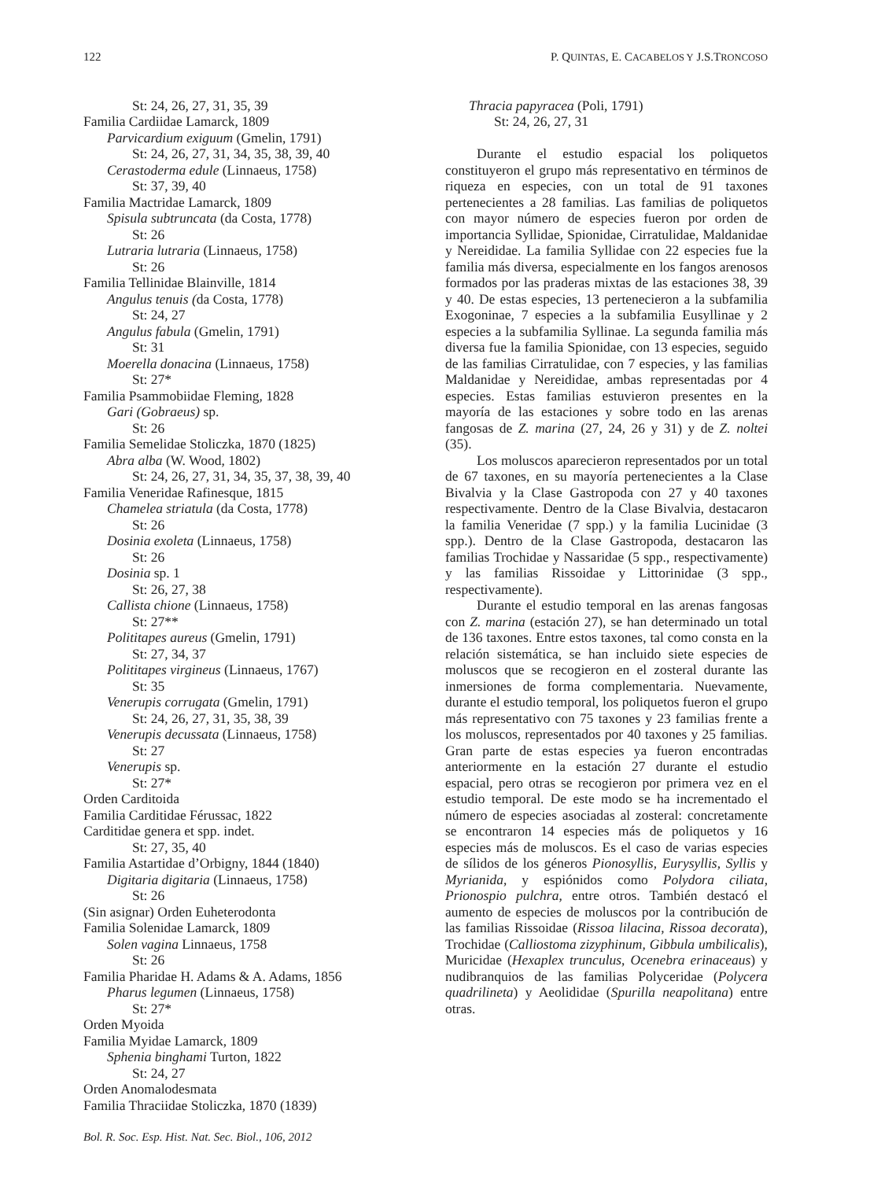122 P. QUINTAS, E. CACABELOS Y J.S.TRONCOSO
St: 24, 26, 27, 31, 35, 39
Familia Cardiidae Lamarck, 1809
Parvicardium exiguum (Gmelin, 1791)
St: 24, 26, 27, 31, 34, 35, 38, 39, 40
Cerastoderma edule (Linnaeus, 1758)
St: 37, 39, 40
Familia Mactridae Lamarck, 1809
Spisula subtruncata (da Costa, 1778)
St: 26
Lutraria lutraria (Linnaeus, 1758)
St: 26
Familia Tellinidae Blainville, 1814
Angulus tenuis (da Costa, 1778)
St: 24, 27
Angulus fabula (Gmelin, 1791)
St: 31
Moerella donacina (Linnaeus, 1758)
St: 27*
Familia Psammobiidae Fleming, 1828
Gari (Gobraeus) sp.
St: 26
Familia Semelidae Stoliczka, 1870 (1825)
Abra alba (W. Wood, 1802)
St: 24, 26, 27, 31, 34, 35, 37, 38, 39, 40
Familia Veneridae Rafinesque, 1815
Chamelea striatula (da Costa, 1778)
St: 26
Dosinia exoleta (Linnaeus, 1758)
St: 26
Dosinia sp. 1
St: 26, 27, 38
Callista chione (Linnaeus, 1758)
St: 27**
Polititapes aureus (Gmelin, 1791)
St: 27, 34, 37
Polititapes virgineus (Linnaeus, 1767)
St: 35
Venerupis corrugata (Gmelin, 1791)
St: 24, 26, 27, 31, 35, 38, 39
Venerupis decussata (Linnaeus, 1758)
St: 27
Venerupis sp.
St: 27*
Orden Carditoida
Familia Carditidae Férussac, 1822
Carditidae genera et spp. indet.
St: 27, 35, 40
Familia Astartidae d’Orbigny, 1844 (1840)
Digitaria digitaria (Linnaeus, 1758)
St: 26
(Sin asignar) Orden Euheterodonta
Familia Solenidae Lamarck, 1809
Solen vagina Linnaeus, 1758
St: 26
Familia Pharidae H. Adams & A. Adams, 1856
Pharus legumen (Linnaeus, 1758)
St: 27*
Orden Myoida
Familia Myidae Lamarck, 1809
Sphenia binghami Turton, 1822
St: 24, 27
Orden Anomalodesmata
Familia Thraciidae Stoliczka, 1870 (1839)
Thracia papyracea (Poli, 1791)
St: 24, 26, 27, 31
Durante el estudio espacial los poliquetos constituyeron el grupo más representativo en términos de riqueza en especies, con un total de 91 taxones pertenecientes a 28 familias. Las familias de poliquetos con mayor número de especies fueron por orden de importancia Syllidae, Spionidae, Cirratulidae, Maldanidae y Nereididae. La familia Syllidae con 22 especies fue la familia más diversa, especialmente en los fangos arenosos formados por las praderas mixtas de las estaciones 38, 39 y 40. De estas especies, 13 pertenecieron a la subfamilia Exogoninae, 7 especies a la subfamilia Eusyllinae y 2 especies a la subfamilia Syllinae. La segunda familia más diversa fue la familia Spionidae, con 13 especies, seguido de las familias Cirratulidae, con 7 especies, y las familias Maldanidae y Nereididae, ambas representadas por 4 especies. Estas familias estuvieron presentes en la mayoría de las estaciones y sobre todo en las arenas fangosas de Z. marina (27, 24, 26 y 31) y de Z. noltei (35).
Los moluscos aparecieron representados por un total de 67 taxones, en su mayoría pertenecientes a la Clase Bivalvia y la Clase Gastropoda con 27 y 40 taxones respectivamente. Dentro de la Clase Bivalvia, destacaron la familia Veneridae (7 spp.) y la familia Lucinidae (3 spp.). Dentro de la Clase Gastropoda, destacaron las familias Trochidae y Nassaridae (5 spp., respectivamente) y las familias Rissoidae y Littorinidae (3 spp., respectivamente).
Durante el estudio temporal en las arenas fangosas con Z. marina (estación 27), se han determinado un total de 136 taxones. Entre estos taxones, tal como consta en la relación sistemática, se han incluido siete especies de moluscos que se recogieron en el zosteral durante las inmersiones de forma complementaria. Nuevamente, durante el estudio temporal, los poliquetos fueron el grupo más representativo con 75 taxones y 23 familias frente a los moluscos, representados por 40 taxones y 25 familias. Gran parte de estas especies ya fueron encontradas anteriormente en la estación 27 durante el estudio espacial, pero otras se recogieron por primera vez en el estudio temporal. De este modo se ha incrementado el número de especies asociadas al zosteral: concretamente se encontraron 14 especies más de poliquetos y 16 especies más de moluscos. Es el caso de varias especies de sílidos de los géneros Pionosyllis, Eurysyllis, Syllis y Myrianida, y espiónidos como Polydora ciliata, Prionospio pulchra, entre otros. También destacó el aumento de especies de moluscos por la contribución de las familias Rissoidae (Rissoa lilacina, Rissoa decorata), Trochidae (Calliostoma zizyphinum, Gibbula umbilicalis), Muricidae (Hexaplex trunculus, Ocenebra erinaceaus) y nudibranquios de las familias Polyceridae (Polycera quadrilineta) y Aeolididae (Spurilla neapolitana) entre otras.
Bol. R. Soc. Esp. Hist. Nat. Sec. Biol., 106, 2012